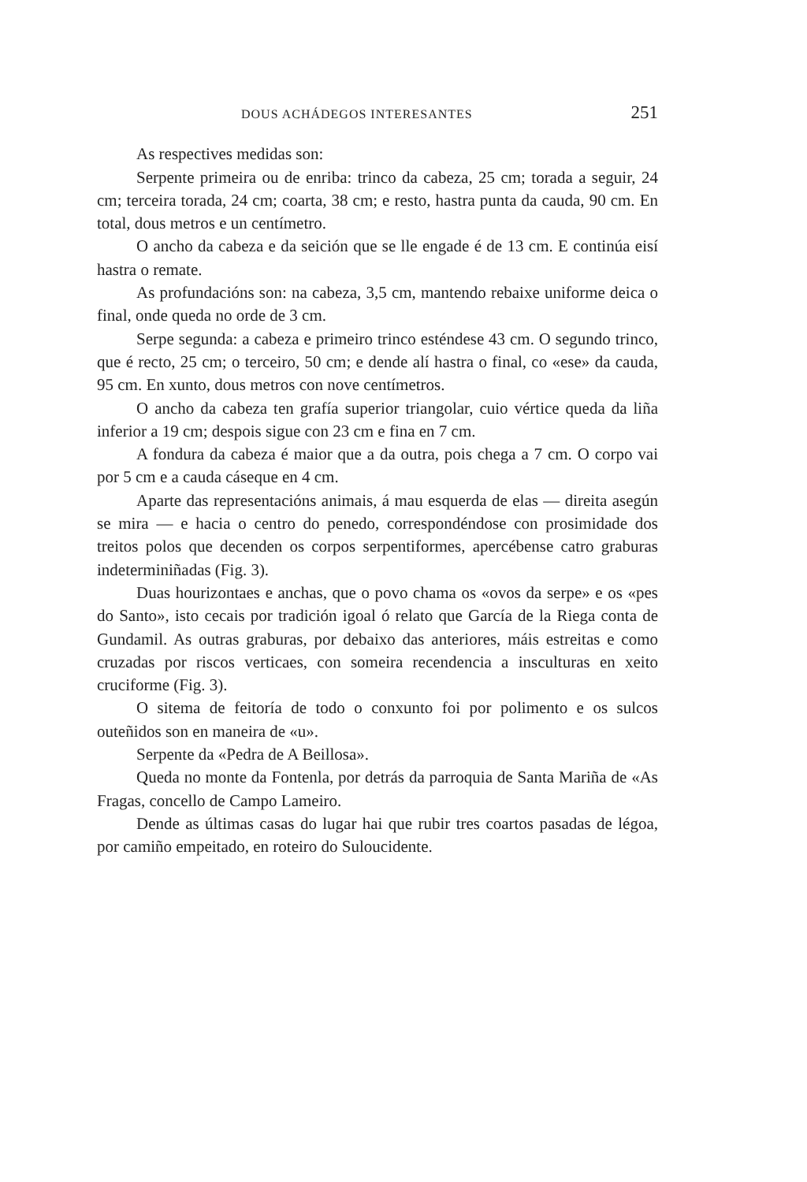DOUS ACHÁDEGOS INTERESANTES 251
As respectives medidas son:
Serpente primeira ou de enriba: trinco da cabeza, 25 cm; torada a seguir, 24 cm; terceira torada, 24 cm; coarta, 38 cm; e resto, hastra punta da cauda, 90 cm. En total, dous metros e un centímetro.
O ancho da cabeza e da seición que se lle engade é de 13 cm. E continúa eisí hastra o remate.
As profundacións son: na cabeza, 3,5 cm, mantendo rebaixe uniforme deica o final, onde queda no orde de 3 cm.
Serpe segunda: a cabeza e primeiro trinco esténdese 43 cm. O segundo trinco, que é recto, 25 cm; o terceiro, 50 cm; e dende alí hastra o final, co «ese» da cauda, 95 cm. En xunto, dous metros con nove centímetros.
O ancho da cabeza ten grafía superior triangolar, cuio vértice queda da liña inferior a 19 cm; despois sigue con 23 cm e fina en 7 cm.
A fondura da cabeza é maior que a da outra, pois chega a 7 cm. O corpo vai por 5 cm e a cauda cáseque en 4 cm.
Aparte das representacións animais, á mau esquerda de elas — direita asegún se mira — e hacia o centro do penedo, correspondéndose con prosimidade dos treitos polos que decenden os corpos serpentiformes, apercébense catro graburas indeterminiñadas (Fig. 3).
Duas hourizontaes e anchas, que o povo chama os «ovos da serpe» e os «pes do Santo», isto cecais por tradición igoal ó relato que García de la Riega conta de Gundamil. As outras graburas, por debaixo das anteriores, máis estreitas e como cruzadas por riscos verticaes, con someira recendencia a insculturas en xeito cruciforme (Fig. 3).
O sitema de feitoría de todo o conxunto foi por polimento e os sulcos outeñidos son en maneira de «u».
Serpente da «Pedra de A Beillosa».
Queda no monte da Fontenla, por detrás da parroquia de Santa Mariña de «As Fragas, concello de Campo Lameiro.
Dende as últimas casas do lugar hai que rubir tres coartos pasadas de légoa, por camiño empeitado, en roteiro do Suloucidente.